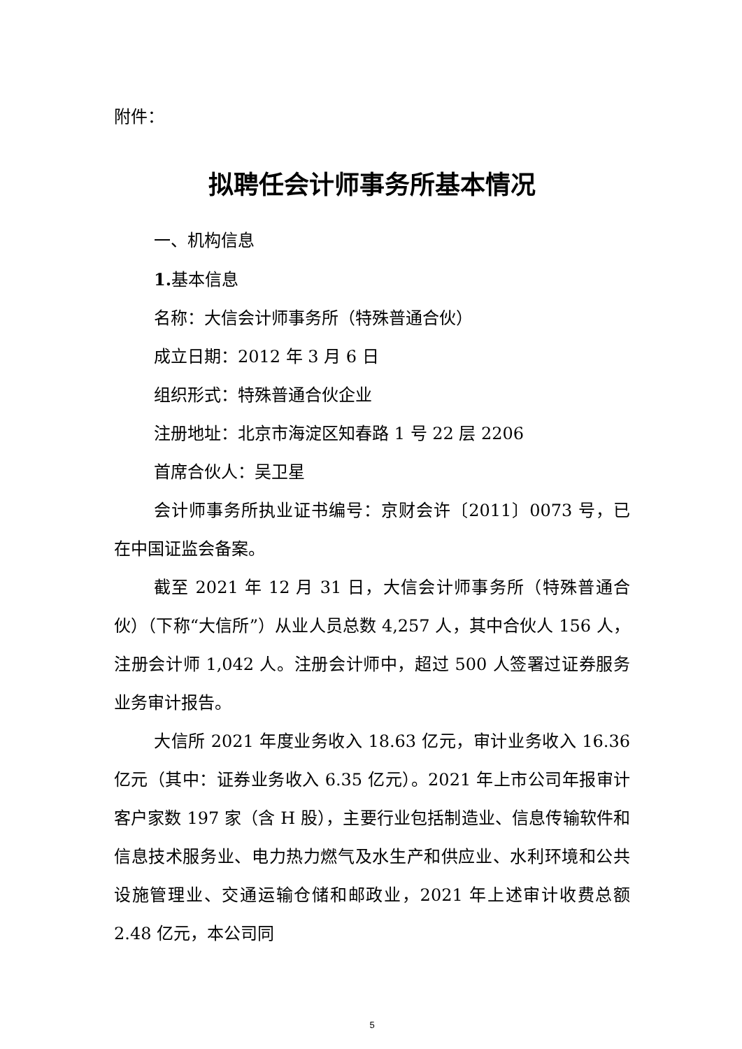附件：
拟聘任会计师事务所基本情况
一、机构信息
1. 基本信息
名称：大信会计师事务所（特殊普通合伙）
成立日期：2012 年 3 月 6 日
组织形式：特殊普通合伙企业
注册地址：北京市海淀区知春路 1 号 22 层 2206
首席合伙人：吴卫星
会计师事务所执业证书编号：京财会许〔2011〕0073 号，已在中国证监会备案。
截至 2021 年 12 月 31 日，大信会计师事务所（特殊普通合伙）（下称“大信所”）从业人员总数 4,257 人，其中合伙人 156 人，注册会计师 1,042 人。注册会计师中，超过 500 人签署过证券服务业务审计报告。
大信所 2021 年度业务收入 18.63 亿元，审计业务收入 16.36 亿元（其中：证券业务收入 6.35 亿元）。2021 年上市公司年报审计客户家数 197 家（含 H 股），主要行业包括制造业、信息传输软件和信息技术服务业、电力热力燃气及水生产和供应业、水利环境和公共设施管理业、交通运输仓储和邮政业，2021 年上述审计收费总额 2.48 亿元，本公司同
5